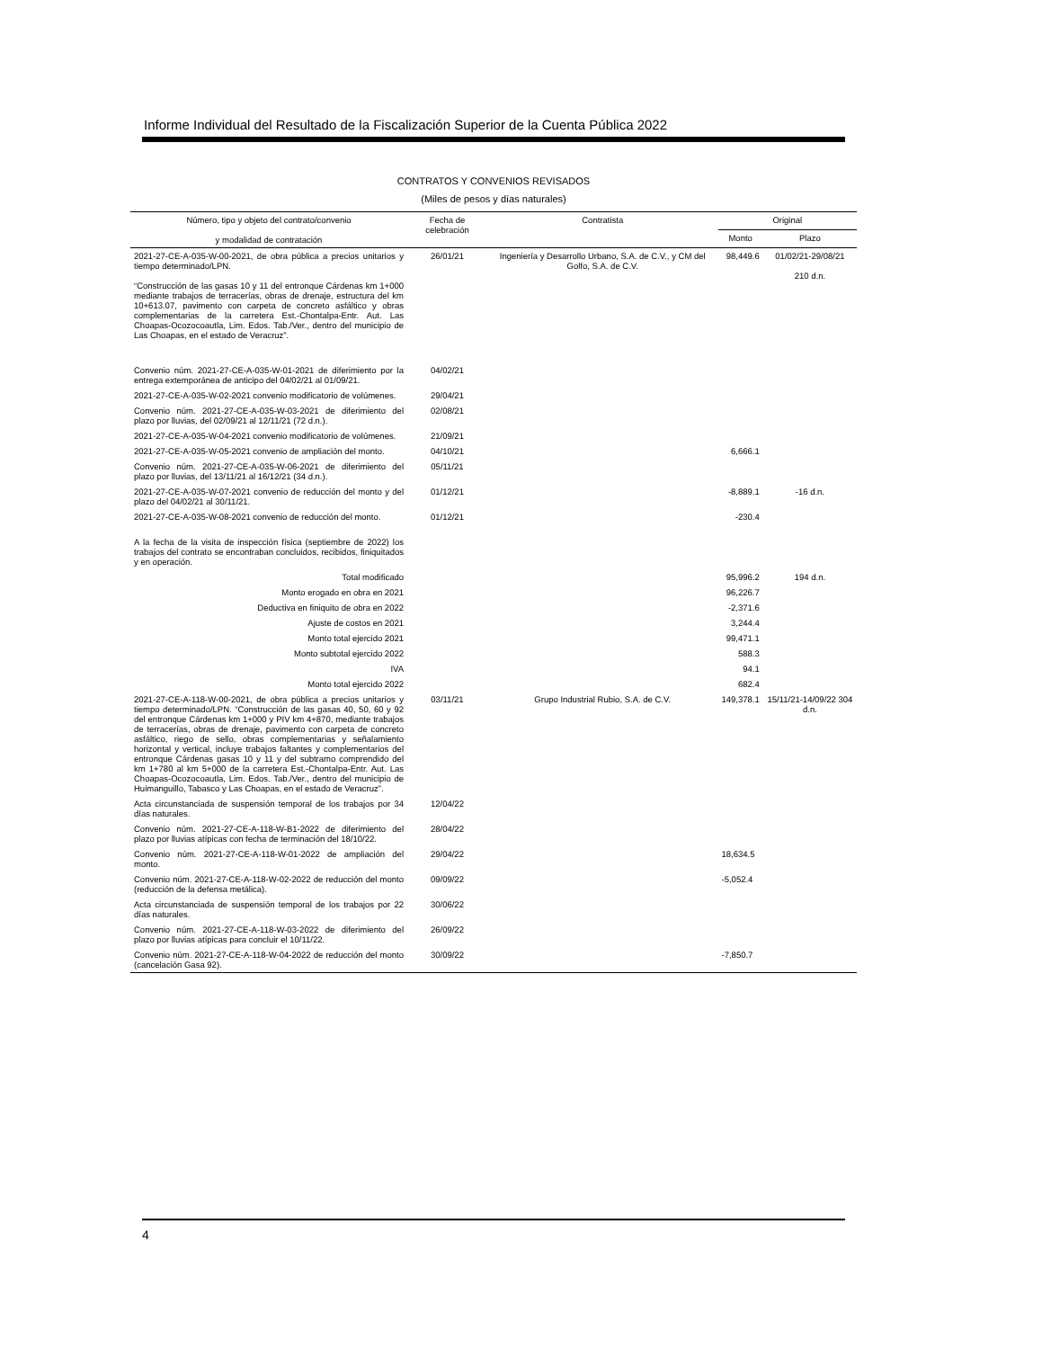Informe Individual del Resultado de la Fiscalización Superior de la Cuenta Pública 2022
CONTRATOS Y CONVENIOS REVISADOS
(Miles de pesos y días naturales)
| Número, tipo y objeto del contrato/convenio y modalidad de contratación | Fecha de celebración | Contratista | Original | |
| --- | --- | --- | --- | --- |
| | | | Monto | Plazo |
| 2021-27-CE-A-035-W-00-2021, de obra pública a precios unitarios y tiempo determinado/LPN. “Construcción de las gasas 10 y 11 del entronque Cárdenas km 1+000 mediante trabajos de terracerías, obras de drenaje, estructura del km 10+613.07, pavimento con carpeta de concreto asfáltico y obras complementarias de la carretera Est.-Chontalpa-Entr. Aut. Las Choapas-Ocozocoautla, Lim. Edos. Tab./Ver., dentro del municipio de Las Choapas, en el estado de Veracruz”. | 26/01/21 | Ingeniería y Desarrollo Urbano, S.A. de C.V., y CM del Golfo, S.A. de C.V. | 98,449.6 | 01/02/21-29/08/21 210 d.n. |
| Convenio núm. 2021-27-CE-A-035-W-01-2021 de diferimiento por la entrega extemporánea de anticipo del 04/02/21 al 01/09/21. | 04/02/21 | | | |
| 2021-27-CE-A-035-W-02-2021 convenio modificatorio de volúmenes. | 29/04/21 | | | |
| Convenio núm. 2021-27-CE-A-035-W-03-2021 de diferimiento del plazo por lluvias, del 02/09/21 al 12/11/21 (72 d.n.). | 02/08/21 | | | |
| 2021-27-CE-A-035-W-04-2021 convenio modificatorio de volúmenes. | 21/09/21 | | | |
| 2021-27-CE-A-035-W-05-2021 convenio de ampliación del monto. | 04/10/21 | | 6,666.1 | |
| Convenio núm. 2021-27-CE-A-035-W-06-2021 de diferimiento del plazo por lluvias, del 13/11/21 al 16/12/21 (34 d.n.). | 05/11/21 | | | |
| 2021-27-CE-A-035-W-07-2021 convenio de reducción del monto y del plazo del 04/02/21 al 30/11/21. | 01/12/21 | | -8,889.1 | -16 d.n. |
| 2021-27-CE-A-035-W-08-2021 convenio de reducción del monto. | 01/12/21 | | -230.4 | |
| A la fecha de la visita de inspección física (septiembre de 2022) los trabajos del contrato se encontraban concluidos, recibidos, finiquitados y en operación. | | | | |
| Total modificado | | | 95,996.2 | 194 d.n. |
| Monto erogado en obra en 2021 | | | 96,226.7 | |
| Deductiva en finiquito de obra en 2022 | | | -2,371.6 | |
| Ajuste de costos en 2021 | | | 3,244.4 | |
| Monto total ejercido 2021 | | | 99,471.1 | |
| Monto subtotal ejercido 2022 | | | 588.3 | |
| IVA | | | 94.1 | |
| Monto total ejercido 2022 | | | 682.4 | |
| 2021-27-CE-A-118-W-00-2021, de obra pública a precios unitarios y tiempo determinado/LPN. “Construcción de las gasas 40, 50, 60 y 92 del entronque Cárdenas km 1+000 y PIV km 4+870, mediante trabajos de terracerías, obras de drenaje, pavimento con carpeta de concreto asfáltico, riego de sello, obras complementarias y señalamiento horizontal y vertical, incluye trabajos faltantes y complementarios del entronque Cárdenas gasas 10 y 11 y del subtramo comprendido del km 1+780 al km 5+000 de la carretera Est.-Chontalpa-Entr. Aut. Las Choapas-Ocozocoautla, Lim. Edos. Tab./Ver., dentro del municipio de Huimanguillo, Tabasco y Las Choapas, en el estado de Veracruz”. | 03/11/21 | Grupo Industrial Rubio, S.A. de C.V. | 149,378.1 | 15/11/21-14/09/22 304 d.n. |
| Acta circunstanciada de suspensión temporal de los trabajos por 34 días naturales. | 12/04/22 | | | |
| Convenio núm. 2021-27-CE-A-118-W-B1-2022 de diferimiento del plazo por lluvias atípicas con fecha de terminación del 18/10/22. | 28/04/22 | | | |
| Convenio núm. 2021-27-CE-A-118-W-01-2022 de ampliación del monto. | 29/04/22 | | 18,634.5 | |
| Convenio núm. 2021-27-CE-A-118-W-02-2022 de reducción del monto (reducción de la defensa metálica). | 09/09/22 | | -5,052.4 | |
| Acta circunstanciada de suspensión temporal de los trabajos por 22 días naturales. | 30/06/22 | | | |
| Convenio núm. 2021-27-CE-A-118-W-03-2022 de diferimiento del plazo por lluvias atípicas para concluir el 10/11/22. | 26/09/22 | | | |
| Convenio núm. 2021-27-CE-A-118-W-04-2022 de reducción del monto (cancelación Gasa 92). | 30/09/22 | | -7,850.7 | |
4